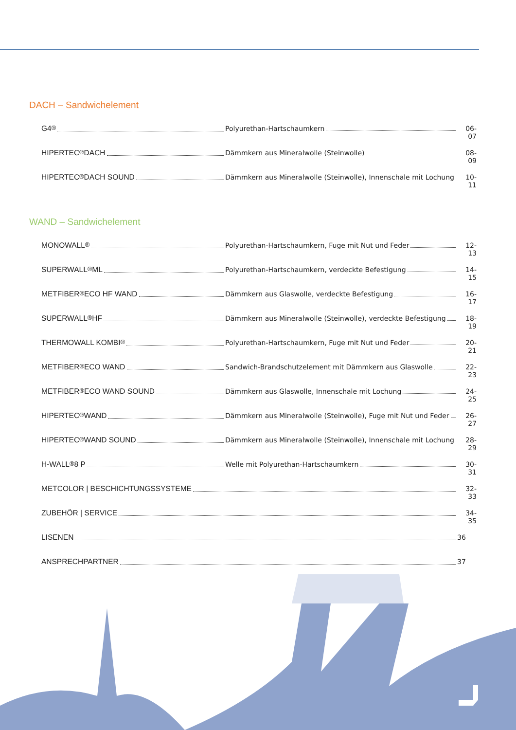DACH – Sandwichelement
G4<sup>®</sup> Polyurethan-Hartschaumkern 06-07
HIPERTEC<sup>®</sup> DACH Dämmkern aus Mineralwolle (Steinwolle) 08-09
HIPERTEC<sup>®</sup> DACH SOUND Dämmkern aus Mineralwolle (Steinwolle), Innenschale mit Lochung 10-11
WAND – Sandwichelement
MONOWALL<sup>®</sup> Polyurethan-Hartschaumkern, Fuge mit Nut und Feder 12-13
SUPERWALL<sup>®</sup> ML Polyurethan-Hartschaumkern, verdeckte Befestigung 14-15
METFIBER<sup>®</sup> ECO HF WAND Dämmkern aus Glaswolle, verdeckte Befestigung 16-17
SUPERWALL<sup>®</sup> HF Dämmkern aus Mineralwolle (Steinwolle), verdeckte Befestigung 18-19
THERMOWALL KOMBI<sup>®</sup> Polyurethan-Hartschaumkern, Fuge mit Nut und Feder 20-21
METFIBER<sup>®</sup> ECO WAND Sandwich-Brandschutzelement mit Dämmkern aus Glaswolle 22-23
METFIBER<sup>®</sup> ECO WAND SOUND Dämmkern aus Glaswolle, Innenschale mit Lochung 24-25
HIPERTEC<sup>®</sup> WAND Dämmkern aus Mineralwolle (Steinwolle), Fuge mit Nut und Feder 26-27
HIPERTEC<sup>®</sup> WAND SOUND Dämmkern aus Mineralwolle (Steinwolle), Innenschale mit Lochung 28-29
H-WALL<sup>®</sup> 8 P Welle mit Polyurethan-Hartschaumkern 30-31
METCOLOR | BESCHICHTUNGSSYSTEME 32-33
ZUBEHÖR | SERVICE 34-35
LISENEN 36
ANSPRECHPARTNER 37